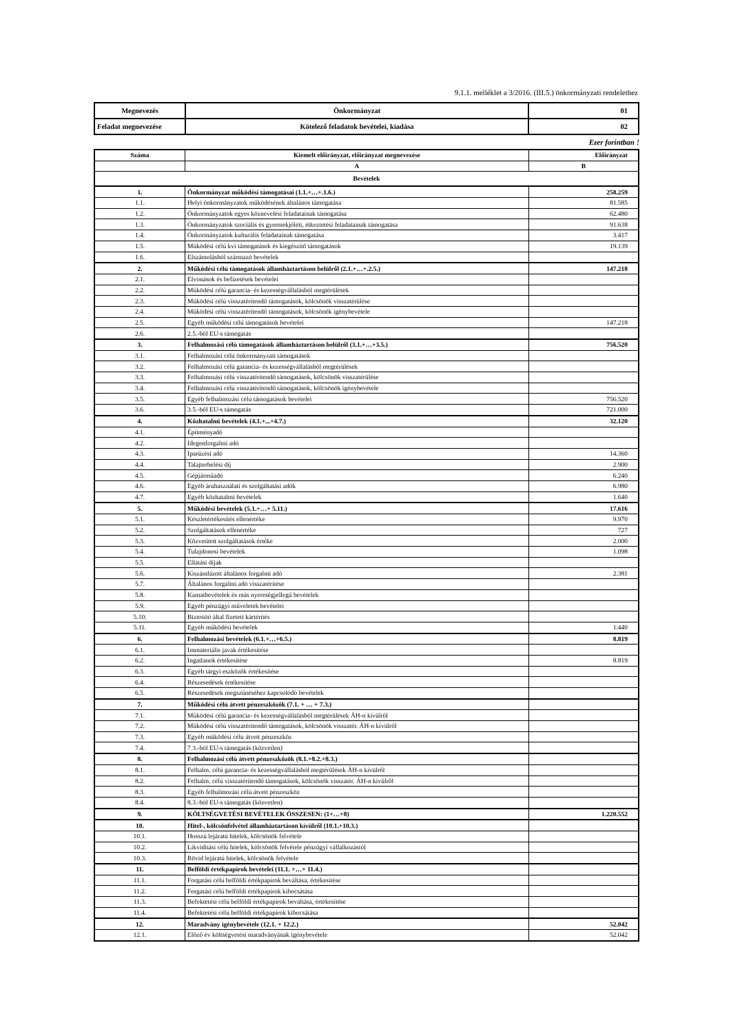9.1.1. melléklet a 3/2016. (III.5.) önkormányzati rendelethez
| Megnevezés | Önkormányzat | 01 |
| Feladat megnevezése | Kötelező feladatok bevételei, kiadása | 02 |
Ezer forintban !
| Száma | Kiemelt előirányzat, előirányzat megnevezése | Előirányzat |
| --- | --- | --- |
| | A | B |
| Bevételek | | |
| 1. | Önkormányzat működési támogatásai (1.1.+…+.1.6.) | 258.259 |
| 1.1. | Helyi önkormányzatok működésének általános támogatása | 81.585 |
| 1.2. | Önkormányzatok egyes köznevelési feladatainak támogatása | 62.480 |
| 1.3. | Önkormányzatok szociális és gyermekjóléti, étkeztetési feladatainak támogatása | 91.638 |
| 1.4. | Önkormányzatok kulturális feladatainak támogatása | 3.417 |
| 1.5. | Működési célú kvi támogatások és kiegészítő támogatások | 19.139 |
| 1.6. | Elszámolásból származó bevételek | |
| 2. | Működési célú támogatások államháztartáson belülről (2.1.+…+.2.5.) | 147.218 |
| 2.1. | Elvonások és befizetések bevételei | |
| 2.2. | Működési célú garancia- és kezességvállalásból megtérülések | |
| 2.3. | Működési célú visszatérítendő támogatások, kölcsönök visszatérülése | |
| 2.4. | Működési célú visszatérítendő támogatások, kölcsönök igénybevétele | |
| 2.5. | Egyéb működési célú támogatások bevételei | 147.218 |
| 2.6. | 2.5.-ből EU-s támogatás | |
| 3. | Felhalmozási célú támogatások államháztartáson belülről (3.1.+…+3.5.) | 756.520 |
| 3.1. | Felhalmozási célú önkormányzati támogatások | |
| 3.2. | Felhalmozási célú garancia- és kezességvállalásból megtérülések | |
| 3.3. | Felhalmozási célú visszatérítendő támogatások, kölcsönök visszatérülése | |
| 3.4. | Felhalmozási célú visszatérítendő támogatások, kölcsönök igénybevétele | |
| 3.5. | Egyéb felhalmozási célú támogatások bevételei | 756.520 |
| 3.6. | 3.5.-ből EU-s támogatás | 721.000 |
| 4. | Közhatalmi bevételek (4.1.+...+4.7.) | 32.120 |
| 4.1. | Építményadó | |
| 4.2. | Idegenforgalmi adó | |
| 4.3. | Iparűzési adó | 14.360 |
| 4.4. | Talajterhelési díj | 2.900 |
| 4.5. | Gépjárműadó | 6.240 |
| 4.6. | Egyéb áruhasználati és szolgáltatási adók | 6.980 |
| 4.7. | Egyéb közhatalmi bevételek | 1.640 |
| 5. | Működési bevételek (5.1.+…+ 5.11.) | 17.616 |
| 5.1. | Készletértékesítés ellenértéke | 9.970 |
| 5.2. | Szolgáltatások ellenértéke | 727 |
| 5.3. | Közvetített szolgáltatások értéke | 2.000 |
| 5.4. | Tulajdonosi bevételek | 1.098 |
| 5.5. | Ellátási díjak | |
| 5.6. | Kiszámlázott általános forgalmi adó | 2.381 |
| 5.7. | Általános forgalmi adó visszatérítése | |
| 5.8. | Kamatbevételek és más nyereségjellegű bevételek | |
| 5.9. | Egyéb pénzügyi műveletek bevételei | |
| 5.10. | Biztosító által fizetett kártérítés | |
| 5.11. | Egyéb működési bevételek | 1.440 |
| 6. | Felhalmozási bevételek (6.1.+…+6.5.) | 8.819 |
| 6.1. | Immateriális javak értékesítése | |
| 6.2. | Ingatlanok értékesítése | 8.819 |
| 6.3. | Egyéb tárgyi eszközök értékesítése | |
| 6.4. | Részesedések értékesítése | |
| 6.5. | Részesedések megszűnéséhez kapcsolódó bevételek | |
| 7. | Működési célú átvett pénzeszközök (7.1. + … + 7.3.) | |
| 7.1. | Működési célú garancia- és kezességvállalásból megtérülések ÁH-n kívülről | |
| 7.2. | Működési célú visszatérítendő támogatások, kölcsönök visszatér. ÁH-n kívülről | |
| 7.3. | Egyéb működési célú átvett pénzeszköz | |
| 7.4. | 7.3.-ból EU-s támogatás (közvetlen) | |
| 8. | Felhalmozási célú átvett pénzeszközök (8.1.+8.2.+8.3.) | |
| 8.1. | Felhalm. célú garancia- és kezességvállalásból megtérülések ÁH-n kívülről | |
| 8.2. | Felhalm. célú visszatérítendő támogatások, kölcsönök visszatér. ÁH-n kívülről | |
| 8.3. | Egyéb felhalmozási célú átvett pénzeszköz | |
| 8.4. | 8.3.-ból EU-s támogatás (közvetlen) | |
| 9. | KÖLTSÉGVETÉSI BEVÉTELEK ÖSSZESEN: (1+…+8) | 1.220.552 |
| 10. | Hitel-, kölcsönfelvétel államháztartáson kívülről (10.1.+10.3.) | |
| 10.1. | Hosszú lejáratú hitelek, kölcsönök felvétele | |
| 10.2. | Likviditási célú hitelek, kölcsönök felvétele pénzügyi vállalkozástól | |
| 10.3. | Rövid lejáratú hitelek, kölcsönök felvétele | |
| 11. | Belföldi értékpapírok bevételei (11.1. +…+ 11.4.) | |
| 11.1. | Forgatási célú belföldi értékpapírok beváltása, értékesítése | |
| 11.2. | Forgatási célú belföldi értékpapírok kibocsátása | |
| 11.3. | Befektetési célú belföldi értékpapírok beváltása, értékesítése | |
| 11.4. | Befektetési célú belföldi értékpapírok kibocsátása | |
| 12. | Maradvány igénybevétele (12.1. + 12.2.) | 52.042 |
| 12.1. | Előző év költségvetési maradványának igénybevétele | 52.042 |